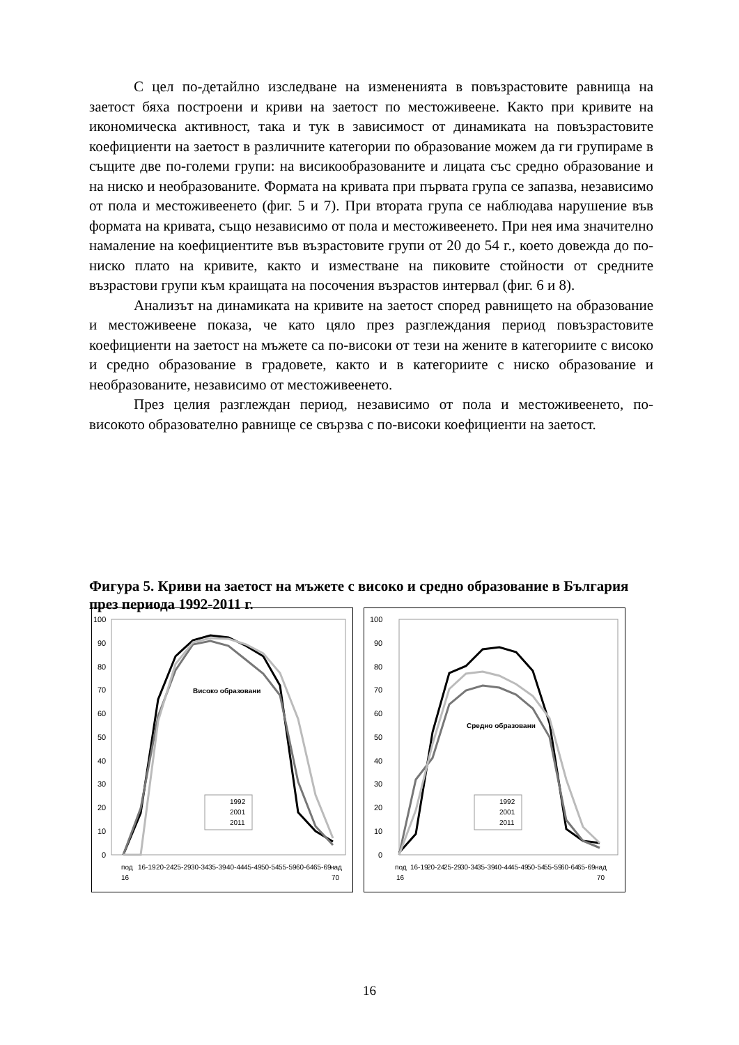С цел по-детайлно изследване на измененията в повъзрастовите равнища на заетост бяха построени и криви на заетост по местоживеене. Както при кривите на икономическа активност, така и тук в зависимост от динамиката на повъзрастовите коефициенти на заетост в различните категории по образование можем да ги групираме в същите две по-големи групи: на висикообразованите и лицата със средно образование и на ниско и необразованите. Формата на кривата при първата група се запазва, независимо от пола и местоживеенето (фиг. 5 и 7). При втората група се наблюдава нарушение във формата на кривата, също независимо от пола и местоживеенето. При нея има значително намаление на коефициентите във възрастовите групи от 20 до 54 г., което довежда до по-ниско плато на кривите, както и изместване на пиковите стойности от средните възрастови групи към краищата на посочения възрастов интервал (фиг. 6 и 8).
Анализът на динамиката на кривите на заетост според равнището на образование и местоживеене показа, че като цяло през разглеждания период повъзрастовите коефициенти на заетост на мъжете са по-високи от тези на жените в категориите с високо и средно образование в градовете, както и в категориите с ниско образование и необразованите, независимо от местоживеенето.
През целия разглеждан период, независимо от пола и местоживеенето, по-високото образователно равнище се свързва с по-високи коефициенти на заетост.
Фигура 5. Криви на заетост на мъжете с високо и средно образование в България през периода 1992-2011 г.
100
90
80
70
60
50
40
30
20
10
0
Високо образовани
1992
2001
2011
под
16-19
20-24
25-29
30-34
35-39
40-44
45-49
50-54
55-59
60-64
65-69
над
16
70
100
90
80
70
60
50
40
30
20
10
0
Средно образовани
1992
2001
2011
под
16-19
20-24
25-29
30-34
35-39
40-44
45-49
50-54
55-59
60-64
65-69
над
16
70
16